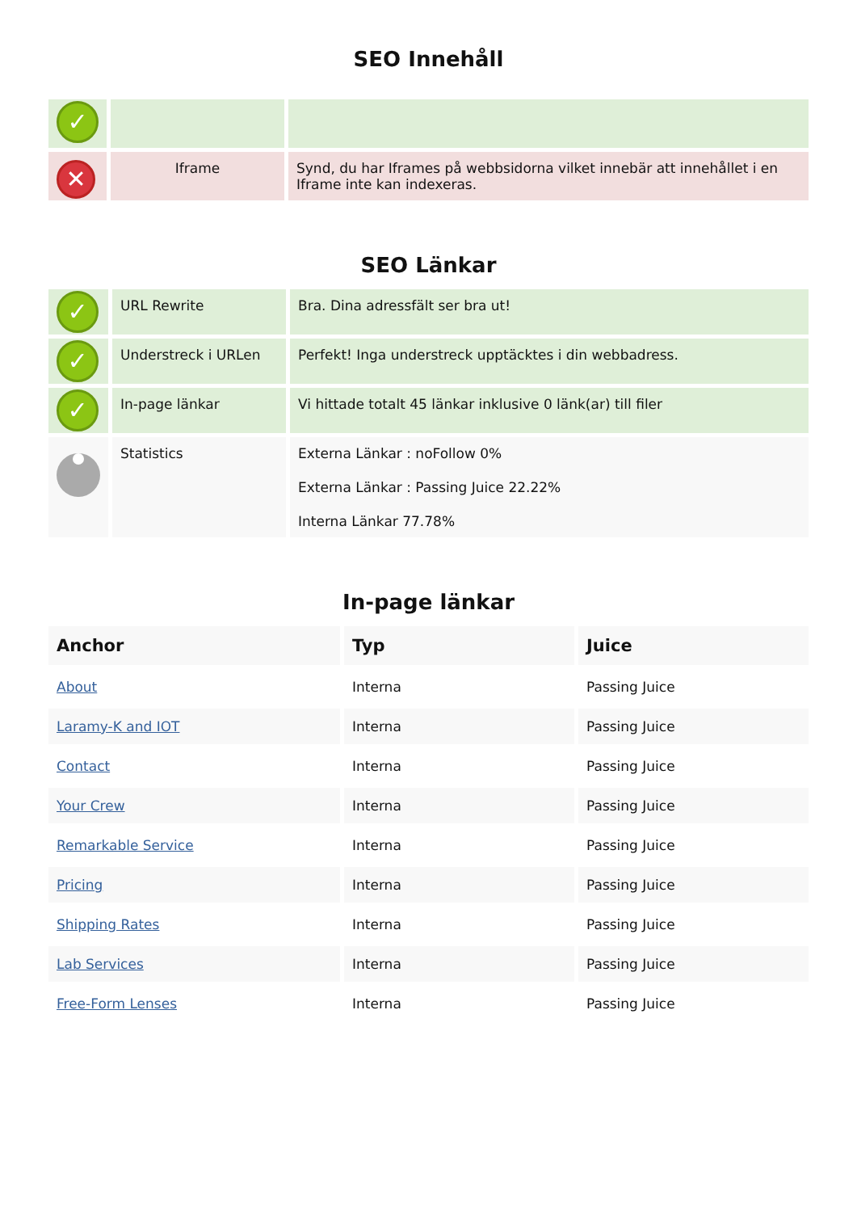SEO Innehåll
| ✓ | | |
| ✕ | Iframe | Synd, du har Iframes på webbsidorna vilket innebär att innehållet i en Iframe inte kan indexeras. |
SEO Länkar
| ✓ | URL Rewrite | Bra. Dina adressfält ser bra ut! |
| ✓ | Understreck i URLen | Perfekt! Inga understreck upptäcktes i din webbadress. |
| ✓ | In-page länkar | Vi hittade totalt 45 länkar inklusive 0 länk(ar) till filer |
| | Statistics | Externa Länkar : noFollow 0% Externa Länkar : Passing Juice 22.22% Interna Länkar 77.78% |
In-page länkar
| Anchor | Typ | Juice |
| --- | --- | --- |
| About | Interna | Passing Juice |
| Laramy-K and IOT | Interna | Passing Juice |
| Contact | Interna | Passing Juice |
| Your Crew | Interna | Passing Juice |
| Remarkable Service | Interna | Passing Juice |
| Pricing | Interna | Passing Juice |
| Shipping Rates | Interna | Passing Juice |
| Lab Services | Interna | Passing Juice |
| Free-Form Lenses | Interna | Passing Juice |